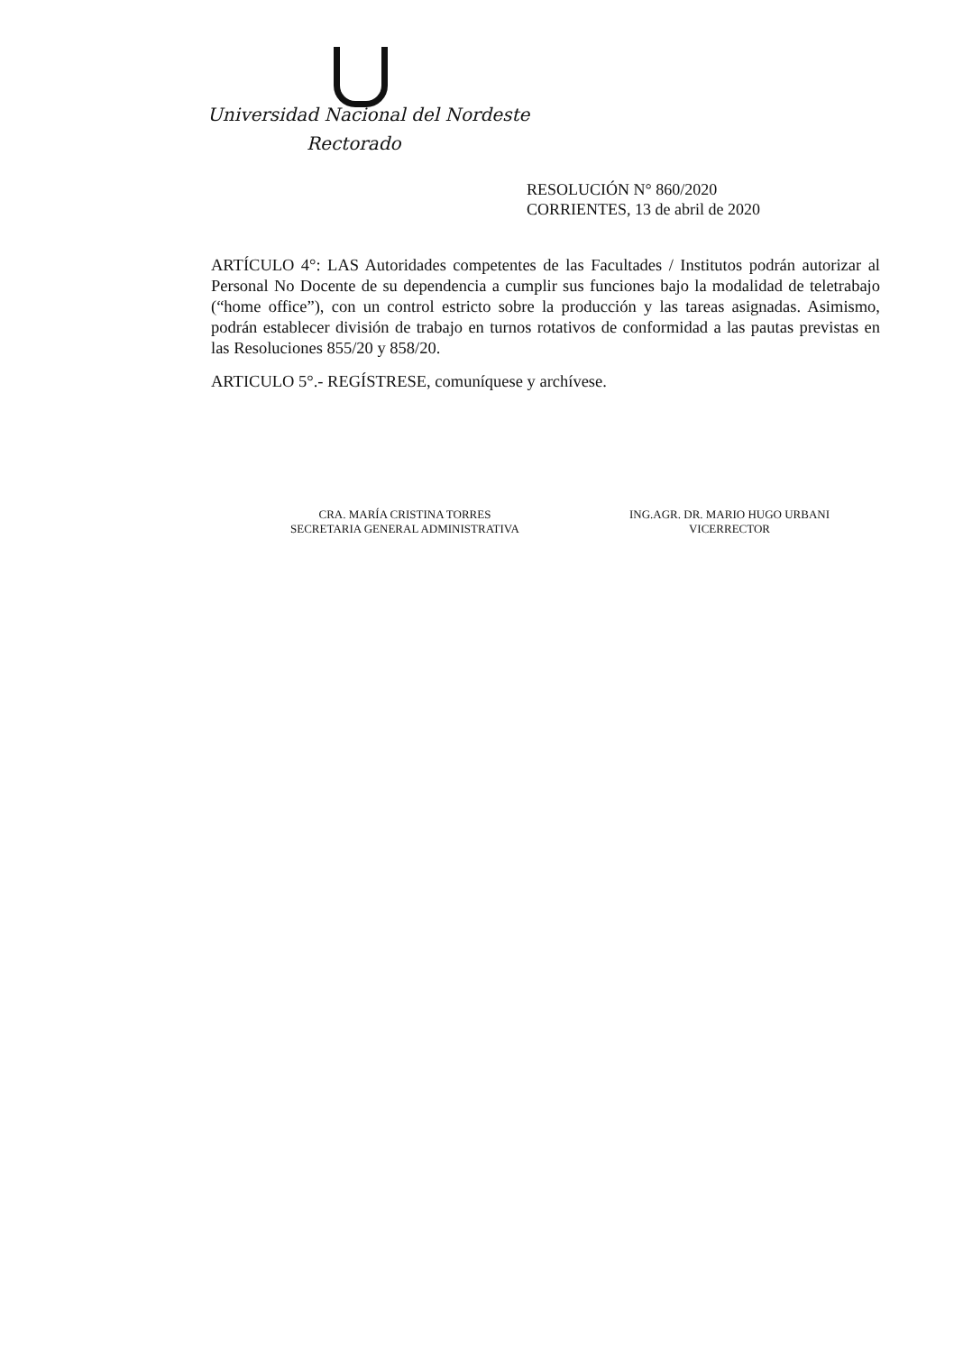Universidad Nacional del Nordeste
Rectorado
RESOLUCIÓN N° 860/2020
CORRIENTES, 13 de abril de 2020
ARTÍCULO 4°: LAS Autoridades competentes de las Facultades / Institutos podrán autorizar al Personal No Docente de su dependencia a cumplir sus funciones bajo la modalidad de teletrabajo (“home office”), con un control estricto sobre la producción y las tareas asignadas. Asimismo, podrán establecer división de trabajo en turnos rotativos de conformidad a las pautas previstas en las Resoluciones 855/20 y 858/20.
ARTICULO 5°.- REGÍSTRESE, comuníquese y archívese.
CRA. MARÍA CRISTINA TORRES
SECRETARIA GENERAL ADMINISTRATIVA
ING.AGR. DR. MARIO HUGO URBANI
VICERRECTOR